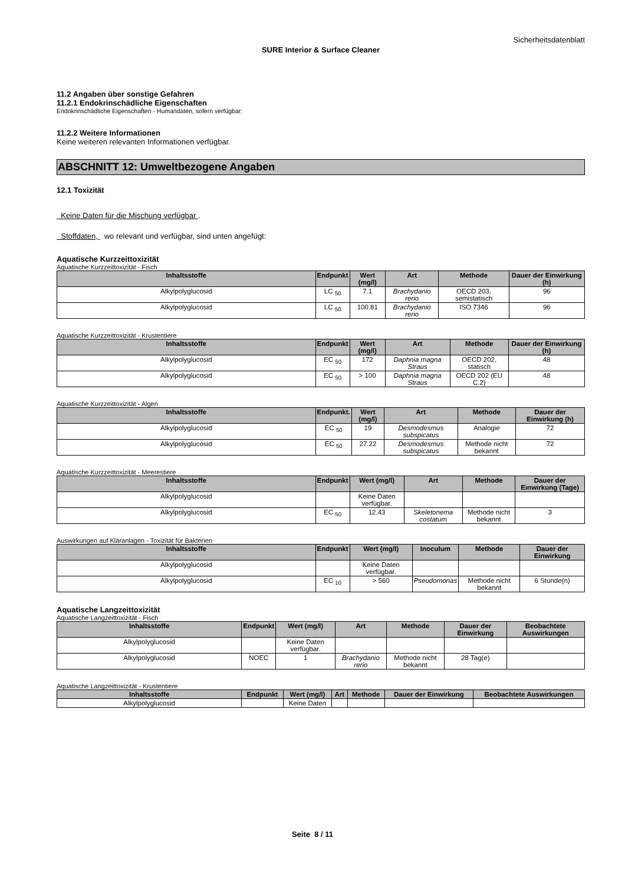Sicherheitsdatenblatt
SURE Interior & Surface Cleaner
11.2 Angaben über sonstige Gefahren
11.2.1 Endokrinschädliche Eigenschaften
Endokrinschädliche Eigenschaften - Humandaten, sofern verfügbar:
11.2.2 Weitere Informationen
Keine weiteren relevanten Informationen verfügbar.
ABSCHNITT 12: Umweltbezogene Angaben
12.1 Toxizität
Keine Daten für die Mischung verfügbar .
Stoffdaten, wo relevant und verfügbar, sind unten angefügt:
Aquatische Kurzzeittoxizität
Aquatische Kurzzeittoxizität - Fisch
| Inhaltsstoffe | Endpunkt | Wert (mg/l) | Art | Methode | Dauer der Einwirkung (h) |
| --- | --- | --- | --- | --- | --- |
| Alkylpolyglucosid | LC <sub>50</sub> | 7.1 | Brachydanio rerio | OECD 203, semistatisch | 96 |
| Alkylpolyglucosid | LC <sub>50</sub> | 100.81 | Brachydanio rerio | ISO 7346 | 96 |
Aquatische Kurzzeittoxizität - Krustentiere
| Inhaltsstoffe | Endpunkt | Wert (mg/l) | Art | Methode | Dauer der Einwirkung (h) |
| --- | --- | --- | --- | --- | --- |
| Alkylpolyglucosid | EC <sub>50</sub> | 172 | Daphnia magna Straus | OECD 202, statisch | 48 |
| Alkylpolyglucosid | EC <sub>50</sub> | > 100 | Daphnia magna Straus | OECD 202 (EU C.2) | 48 |
Aquatische Kurzzeittoxizität - Algen
| Inhaltsstoffe | Endpunkt. | Wert (mg/l) | Art | Methode | Dauer der Einwirkung (h) |
| --- | --- | --- | --- | --- | --- |
| Alkylpolyglucosid | EC <sub>50</sub> | 19 | Desmodesmus subspicatus | Analogie | 72 |
| Alkylpolyglucosid | EC <sub>50</sub> | 27.22 | Desmodesmus subspicatus | Methode nicht bekannt | 72 |
Aquatische Kurzzeittoxizität - Meerestiere
| Inhaltsstoffe | Endpunkt | Wert (mg/l) | Art | Methode | Dauer der Einwirkung (Tage) |
| --- | --- | --- | --- | --- | --- |
| Alkylpolyglucosid | | Keine Daten verfügbar. | | | |
| Alkylpolyglucosid | EC <sub>50</sub> | 12.43 | Skeletonema costatum | Methode nicht bekannt | 3 |
Auswirkungen auf Kläranlagen - Toxizität für Bakterien
| Inhaltsstoffe | Endpunkt | Wert (mg/l) | Inoculum | Methode | Dauer der Einwirkung |
| --- | --- | --- | --- | --- | --- |
| Alkylpolyglucosid | | Keine Daten verfügbar. | | | |
| Alkylpolyglucosid | EC <sub>10</sub> | > 560 | Pseudomonas | Methode nicht bekannt | 6 Stunde(n) |
Aquatische Langzeittoxizität
Aquatische Langzeittoxizität - Fisch
| Inhaltsstoffe | Endpunkt | Wert (mg/l) | Art | Methode | Dauer der Einwirkung | Beobachtete Auswirkungen |
| --- | --- | --- | --- | --- | --- | --- |
| Alkylpolyglucosid | | Keine Daten verfügbar. | | | | |
| Alkylpolyglucosid | NOEC | 1 | Brachydanio rerio | Methode nicht bekannt | 28 Tag(e) | |
Aquatische Langzeittoxizität - Krustentiere
| Inhaltsstoffe | Endpunkt | Wert (mg/l) | Art | Methode | Dauer der Einwirkung | Beobachtete Auswirkungen |
| --- | --- | --- | --- | --- | --- | --- |
| Alkylpolyglucosid | | Keine Daten | | | | |
Seite 8 / 11